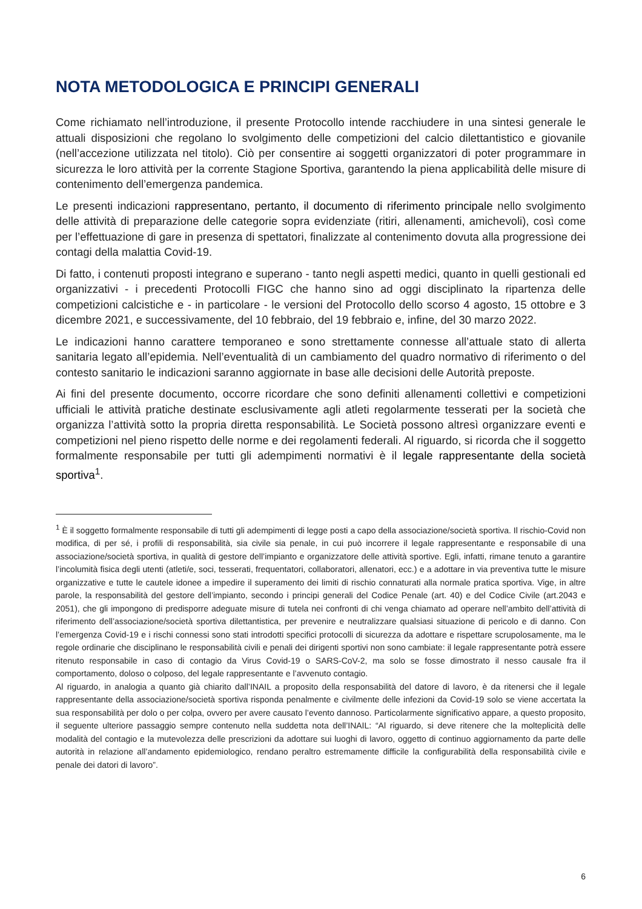NOTA METODOLOGICA E PRINCIPI GENERALI
Come richiamato nell’introduzione, il presente Protocollo intende racchiudere in una sintesi generale le attuali disposizioni che regolano lo svolgimento delle competizioni del calcio dilettantistico e giovanile (nell’accezione utilizzata nel titolo). Ciò per consentire ai soggetti organizzatori di poter programmare in sicurezza le loro attività per la corrente Stagione Sportiva, garantendo la piena applicabilità delle misure di contenimento dell’emergenza pandemica.
Le presenti indicazioni rappresentano, pertanto, il documento di riferimento principale nello svolgimento delle attività di preparazione delle categorie sopra evidenziate (ritiri, allenamenti, amichevoli), così come per l’effettuazione di gare in presenza di spettatori, finalizzate al contenimento dovuta alla progressione dei contagi della malattia Covid-19.
Di fatto, i contenuti proposti integrano e superano - tanto negli aspetti medici, quanto in quelli gestionali ed organizzativi - i precedenti Protocolli FIGC che hanno sino ad oggi disciplinato la ripartenza delle competizioni calcistiche e - in particolare - le versioni del Protocollo dello scorso 4 agosto, 15 ottobre e 3 dicembre 2021, e successivamente, del 10 febbraio, del 19 febbraio e, infine, del 30 marzo 2022.
Le indicazioni hanno carattere temporaneo e sono strettamente connesse all’attuale stato di allerta sanitaria legato all’epidemia. Nell’eventualità di un cambiamento del quadro normativo di riferimento o del contesto sanitario le indicazioni saranno aggiornate in base alle decisioni delle Autorità preposte.
Ai fini del presente documento, occorre ricordare che sono definiti allenamenti collettivi e competizioni ufficiali le attività pratiche destinate esclusivamente agli atleti regolarmente tesserati per la società che organizza l’attività sotto la propria diretta responsabilità. Le Società possono altresì organizzare eventi e competizioni nel pieno rispetto delle norme e dei regolamenti federali. Al riguardo, si ricorda che il soggetto formalmente responsabile per tutti gli adempimenti normativi è il legale rappresentante della società sportiva<sup>1</sup>.
<sup>1</sup> È il soggetto formalmente responsabile di tutti gli adempimenti di legge posti a capo della associazione/società sportiva. Il rischio-Covid non modifica, di per sé, i profili di responsabilità, sia civile sia penale, in cui può incorrere il legale rappresentante e responsabile di una associazione/società sportiva, in qualità di gestore dell’impianto e organizzatore delle attività sportive. Egli, infatti, rimane tenuto a garantire l’incolumità fisica degli utenti (atleti/e, soci, tesserati, frequentatori, collaboratori, allenatori, ecc.) e a adottare in via preventiva tutte le misure organizzative e tutte le cautele idonee a impedire il superamento dei limiti di rischio connaturati alla normale pratica sportiva. Vige, in altre parole, la responsabilità del gestore dell’impianto, secondo i principi generali del Codice Penale (art. 40) e del Codice Civile (art.2043 e 2051), che gli impongono di predisporre adeguate misure di tutela nei confronti di chi venga chiamato ad operare nell’ambito dell’attività di riferimento dell’associazione/società sportiva dilettantistica, per prevenire e neutralizzare qualsiasi situazione di pericolo e di danno. Con l’emergenza Covid-19 e i rischi connessi sono stati introdotti specifici protocolli di sicurezza da adottare e rispettare scrupolosamente, ma le regole ordinarie che disciplinano le responsabilità civili e penali dei dirigenti sportivi non sono cambiate: il legale rappresentante potrà essere ritenuto responsabile in caso di contagio da Virus Covid-19 o SARS-CoV-2, ma solo se fosse dimostrato il nesso causale fra il comportamento, doloso o colposo, del legale rappresentante e l’avvenuto contagio.
Al riguardo, in analogia a quanto già chiarito dall’INAIL a proposito della responsabilità del datore di lavoro, è da ritenersi che il legale rappresentante della associazione/società sportiva risponda penalmente e civilmente delle infezioni da Covid-19 solo se viene accertata la sua responsabilità per dolo o per colpa, ovvero per avere causato l’evento dannoso. Particolarmente significativo appare, a questo proposito, il seguente ulteriore passaggio sempre contenuto nella suddetta nota dell’INAIL: “Al riguardo, si deve ritenere che la molteplicità delle modalità del contagio e la mutevolezza delle prescrizioni da adottare sui luoghi di lavoro, oggetto di continuo aggiornamento da parte delle autorità in relazione all’andamento epidemiologico, rendano peraltro estremamente difficile la configurabilità della responsabilità civile e penale dei datori di lavoro”.
6